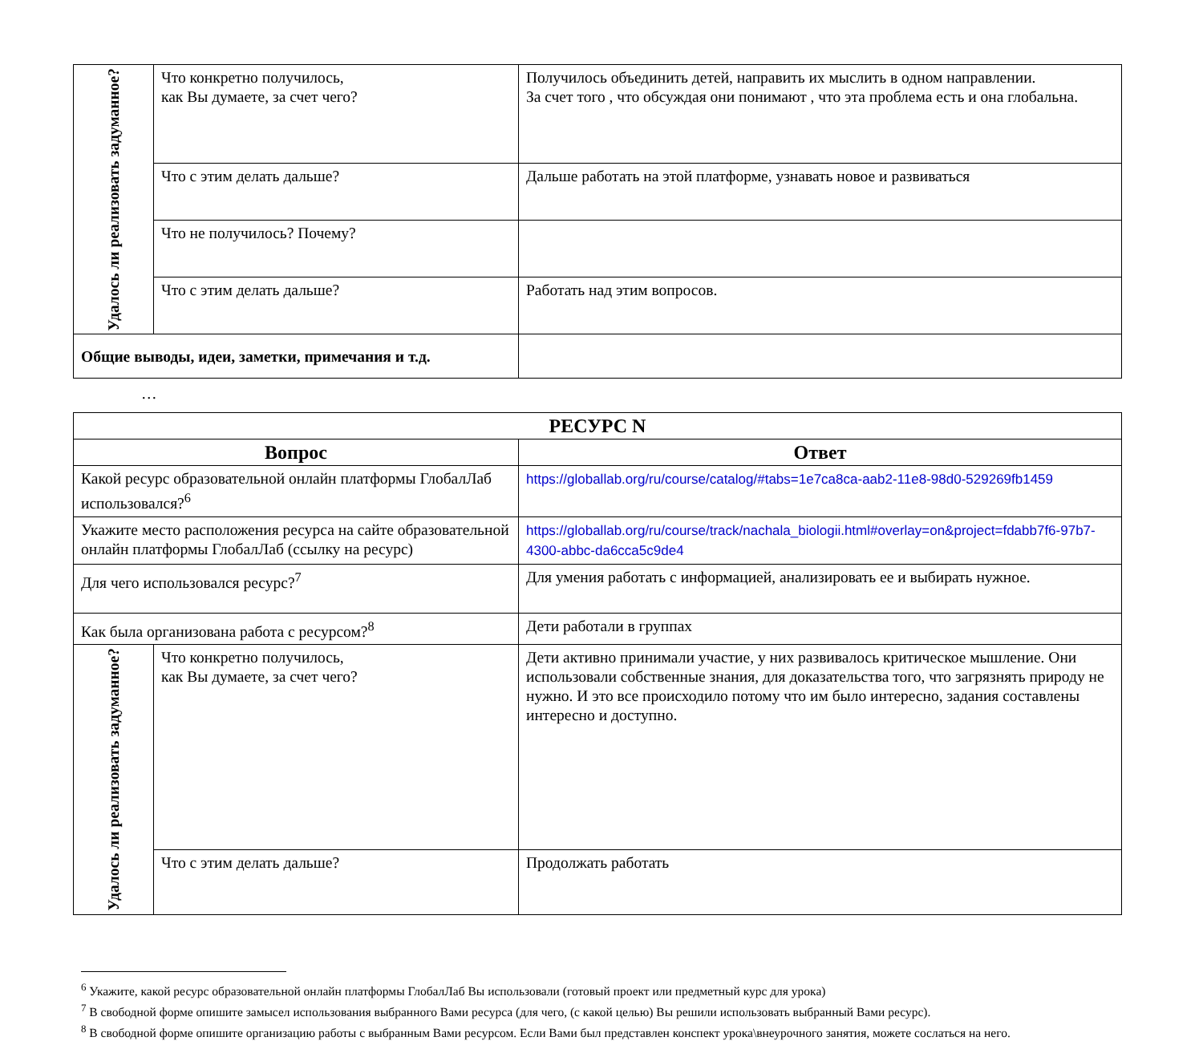| Удалось ли реализовать задуманное? | Что конкретно получилось, как Вы думаете, за счет чего? | Получилось объединить детей, направить их мыслить в одном направлении. За счет того , что обсуждая они понимают , что эта проблема есть и она глобальна. |
| | Что с этим делать дальше? | Дальше работать на этой платформе, узнавать новое и развиваться |
| | Что не получилось? Почему? | |
| | Что с этим делать дальше? | Работать над этим вопросов. |
| Общие выводы, идеи, заметки, примечания и т.д. | | |
…
| РЕСУРС N | | |
| --- | --- | --- |
| Вопрос | | Ответ |
| Какой ресурс образовательной онлайн платформы ГлобалЛаб использовался?<sup>6</sup> | | https://globallab.org/ru/course/catalog/#tabs=1e7ca8ca-aab2-11e8-98d0-529269fb1459 |
| Укажите место расположения ресурса на сайте образовательной онлайн платформы ГлобалЛаб (ссылку на ресурс) | | https://globallab.org/ru/course/track/nachala_biologii.html#overlay=on&project=fdabb7f6-97b7-4300-abbc-da6cca5c9de4 |
| Для чего использовался ресурс?<sup>7</sup> | | Для умения работать с информацией, анализировать ее и выбирать нужное. |
| Как была организована работа с ресурсом?<sup>8</sup> | | Дети работали в группах |
| Удалось ли реализовать задуманное? | Что конкретно получилось, как Вы думаете, за счет чего? | Дети активно принимали участие, у них развивалось критическое мышление. Они использовали собственные знания, для доказательства того, что загрязнять природу не нужно. И это все происходило потому что им было интересно, задания составлены интересно и доступно. |
| | Что с этим делать дальше? | Продолжать работать |
<sup>6</sup> Укажите, какой ресурс образовательной онлайн платформы ГлобалЛаб Вы использовали (готовый проект или предметный курс для урока)
<sup>7</sup> В свободной форме опишите замысел использования выбранного Вами ресурса (для чего, (с какой целью) Вы решили использовать выбранный Вами ресурс).
<sup>8</sup> В свободной форме опишите организацию работы с выбранным Вами ресурсом. Если Вами был представлен конспект урока\внеурочного занятия, можете сослаться на него.